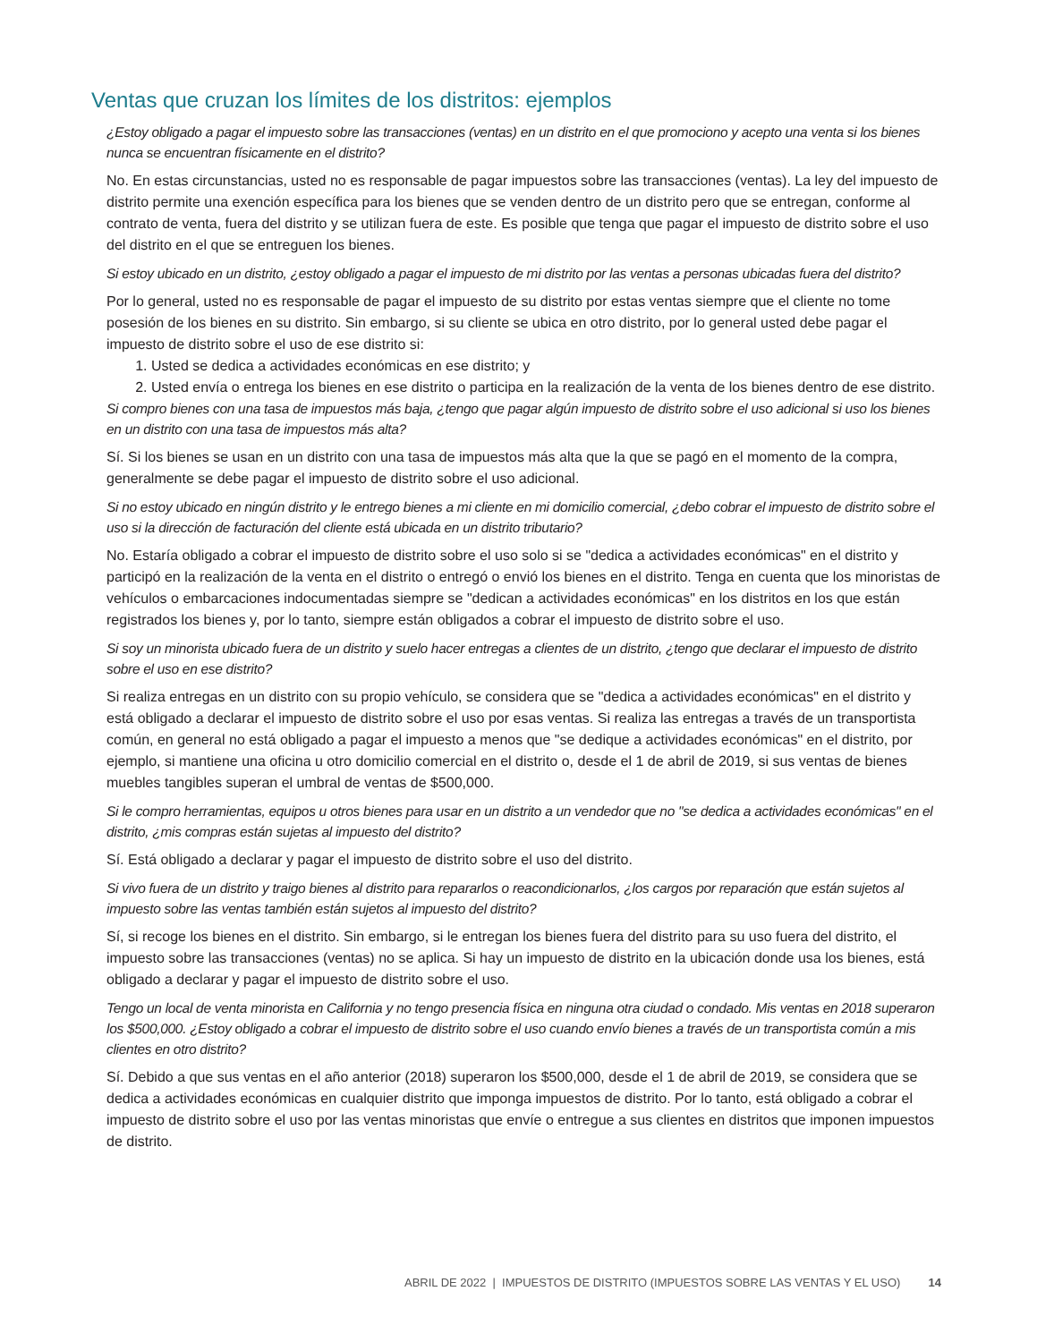Ventas que cruzan los límites de los distritos: ejemplos
¿Estoy obligado a pagar el impuesto sobre las transacciones (ventas) en un distrito en el que promociono y acepto una venta si los bienes nunca se encuentran físicamente en el distrito?
No. En estas circunstancias, usted no es responsable de pagar impuestos sobre las transacciones (ventas). La ley del impuesto de distrito permite una exención específica para los bienes que se venden dentro de un distrito pero que se entregan, conforme al contrato de venta, fuera del distrito y se utilizan fuera de este. Es posible que tenga que pagar el impuesto de distrito sobre el uso del distrito en el que se entreguen los bienes.
Si estoy ubicado en un distrito, ¿estoy obligado a pagar el impuesto de mi distrito por las ventas a personas ubicadas fuera del distrito?
Por lo general, usted no es responsable de pagar el impuesto de su distrito por estas ventas siempre que el cliente no tome posesión de los bienes en su distrito. Sin embargo, si su cliente se ubica en otro distrito, por lo general usted debe pagar el impuesto de distrito sobre el uso de ese distrito si:
1. Usted se dedica a actividades económicas en ese distrito; y
2. Usted envía o entrega los bienes en ese distrito o participa en la realización de la venta de los bienes dentro de ese distrito.
Si compro bienes con una tasa de impuestos más baja, ¿tengo que pagar algún impuesto de distrito sobre el uso adicional si uso los bienes en un distrito con una tasa de impuestos más alta?
Sí. Si los bienes se usan en un distrito con una tasa de impuestos más alta que la que se pagó en el momento de la compra, generalmente se debe pagar el impuesto de distrito sobre el uso adicional.
Si no estoy ubicado en ningún distrito y le entrego bienes a mi cliente en mi domicilio comercial, ¿debo cobrar el impuesto de distrito sobre el uso si la dirección de facturación del cliente está ubicada en un distrito tributario?
No. Estaría obligado a cobrar el impuesto de distrito sobre el uso solo si se "dedica a actividades económicas" en el distrito y participó en la realización de la venta en el distrito o entregó o envió los bienes en el distrito. Tenga en cuenta que los minoristas de vehículos o embarcaciones indocumentadas siempre se "dedican a actividades económicas" en los distritos en los que están registrados los bienes y, por lo tanto, siempre están obligados a cobrar el impuesto de distrito sobre el uso.
Si soy un minorista ubicado fuera de un distrito y suelo hacer entregas a clientes de un distrito, ¿tengo que declarar el impuesto de distrito sobre el uso en ese distrito?
Si realiza entregas en un distrito con su propio vehículo, se considera que se "dedica a actividades económicas" en el distrito y está obligado a declarar el impuesto de distrito sobre el uso por esas ventas. Si realiza las entregas a través de un transportista común, en general no está obligado a pagar el impuesto a menos que "se dedique a actividades económicas" en el distrito, por ejemplo, si mantiene una oficina u otro domicilio comercial en el distrito o, desde el 1 de abril de 2019, si sus ventas de bienes muebles tangibles superan el umbral de ventas de $500,000.
Si le compro herramientas, equipos u otros bienes para usar en un distrito a un vendedor que no "se dedica a actividades económicas" en el distrito, ¿mis compras están sujetas al impuesto del distrito?
Sí. Está obligado a declarar y pagar el impuesto de distrito sobre el uso del distrito.
Si vivo fuera de un distrito y traigo bienes al distrito para repararlos o reacondicionarlos, ¿los cargos por reparación que están sujetos al impuesto sobre las ventas también están sujetos al impuesto del distrito?
Sí, si recoge los bienes en el distrito. Sin embargo, si le entregan los bienes fuera del distrito para su uso fuera del distrito, el impuesto sobre las transacciones (ventas) no se aplica. Si hay un impuesto de distrito en la ubicación donde usa los bienes, está obligado a declarar y pagar el impuesto de distrito sobre el uso.
Tengo un local de venta minorista en California y no tengo presencia física en ninguna otra ciudad o condado. Mis ventas en 2018 superaron los $500,000. ¿Estoy obligado a cobrar el impuesto de distrito sobre el uso cuando envío bienes a través de un transportista común a mis clientes en otro distrito?
Sí. Debido a que sus ventas en el año anterior (2018) superaron los $500,000, desde el 1 de abril de 2019, se considera que se dedica a actividades económicas en cualquier distrito que imponga impuestos de distrito. Por lo tanto, está obligado a cobrar el impuesto de distrito sobre el uso por las ventas minoristas que envíe o entregue a sus clientes en distritos que imponen impuestos de distrito.
ABRIL DE 2022 | IMPUESTOS DE DISTRITO (IMPUESTOS SOBRE LAS VENTAS Y EL USO) 14